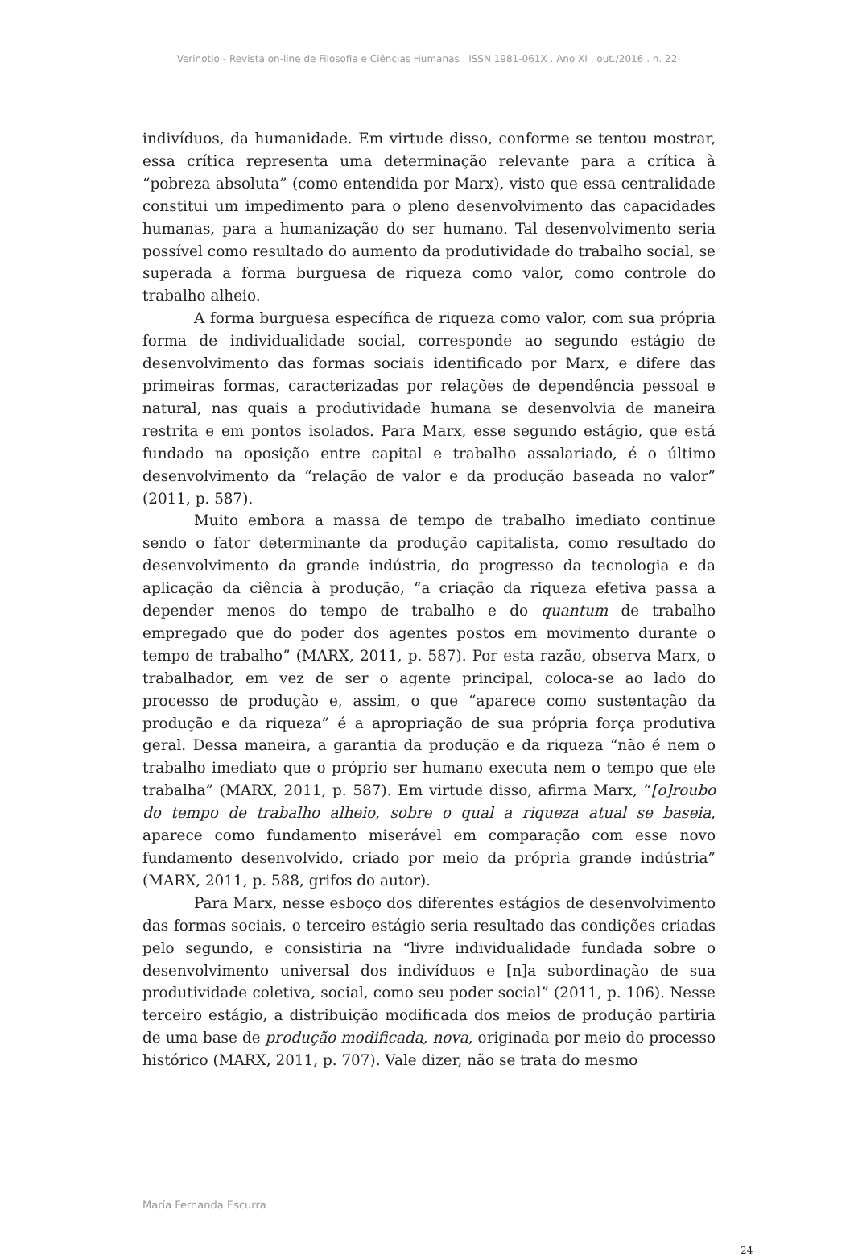Verinotio - Revista on-line de Filosofia e Ciências Humanas . ISSN 1981-061X . Ano XI . out./2016 . n. 22
indivíduos, da humanidade. Em virtude disso, conforme se tentou mostrar, essa crítica representa uma determinação relevante para a crítica à “pobreza absoluta” (como entendida por Marx), visto que essa centralidade constitui um impedimento para o pleno desenvolvimento das capacidades humanas, para a humanização do ser humano. Tal desenvolvimento seria possível como resultado do aumento da produtividade do trabalho social, se superada a forma burguesa de riqueza como valor, como controle do trabalho alheio.
A forma burguesa específica de riqueza como valor, com sua própria forma de individualidade social, corresponde ao segundo estágio de desenvolvimento das formas sociais identificado por Marx, e difere das primeiras formas, caracterizadas por relações de dependência pessoal e natural, nas quais a produtividade humana se desenvolvia de maneira restrita e em pontos isolados. Para Marx, esse segundo estágio, que está fundado na oposição entre capital e trabalho assalariado, é o último desenvolvimento da “relação de valor e da produção baseada no valor” (2011, p. 587).
Muito embora a massa de tempo de trabalho imediato continue sendo o fator determinante da produção capitalista, como resultado do desenvolvimento da grande indústria, do progresso da tecnologia e da aplicação da ciência à produção, “a criação da riqueza efetiva passa a depender menos do tempo de trabalho e do quantum de trabalho empregado que do poder dos agentes postos em movimento durante o tempo de trabalho” (MARX, 2011, p. 587). Por esta razão, observa Marx, o trabalhador, em vez de ser o agente principal, coloca-se ao lado do processo de produção e, assim, o que “aparece como sustentação da produção e da riqueza” é a apropriação de sua própria força produtiva geral. Dessa maneira, a garantia da produção e da riqueza “não é nem o trabalho imediato que o próprio ser humano executa nem o tempo que ele trabalha” (MARX, 2011, p. 587). Em virtude disso, afirma Marx, “[o]roubo do tempo de trabalho alheio, sobre o qual a riqueza atual se baseia, aparece como fundamento miserável em comparação com esse novo fundamento desenvolvido, criado por meio da própria grande indústria” (MARX, 2011, p. 588, grifos do autor).
Para Marx, nesse esboço dos diferentes estágios de desenvolvimento das formas sociais, o terceiro estágio seria resultado das condições criadas pelo segundo, e consistiria na “livre individualidade fundada sobre o desenvolvimento universal dos indivíduos e [n]a subordinação de sua produtividade coletiva, social, como seu poder social” (2011, p. 106). Nesse terceiro estágio, a distribuição modificada dos meios de produção partiria de uma base de produção modificada, nova, originada por meio do processo histórico (MARX, 2011, p. 707). Vale dizer, não se trata do mesmo
María Fernanda Escurra
24